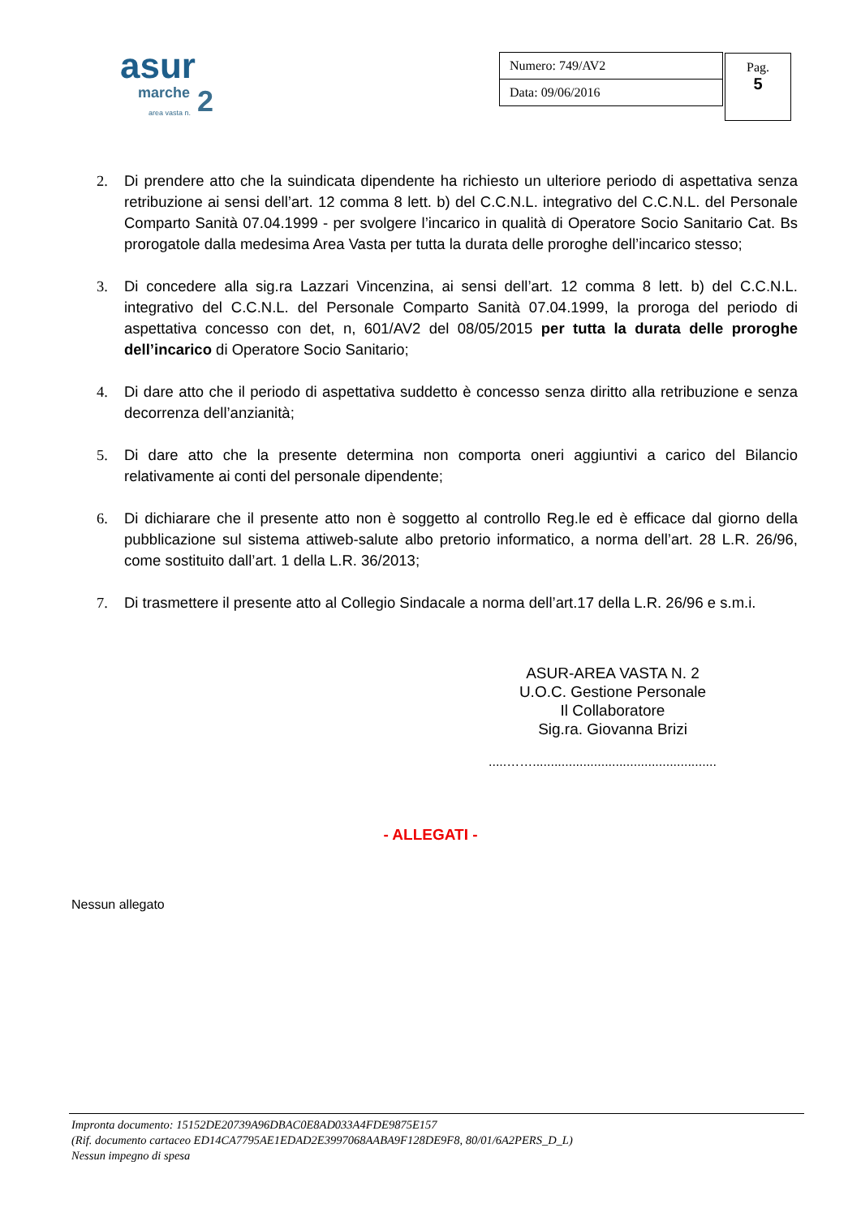asur
marche 2 area vasta n.
| Numero: 749/AV2 |
| Data: 09/06/2016 |
Pag.
5
2. Di prendere atto che la suindicata dipendente ha richiesto un ulteriore periodo di aspettativa senza retribuzione ai sensi dell’art. 12 comma 8 lett. b) del C.C.N.L. integrativo del C.C.N.L. del Personale Comparto Sanità 07.04.1999 - per svolgere l’incarico in qualità di Operatore Socio Sanitario Cat. Bs prorogatole dalla medesima Area Vasta per tutta la durata delle proroghe dell’incarico stesso;
3. Di concedere alla sig.ra Lazzari Vincenzina, ai sensi dell’art. 12 comma 8 lett. b) del C.C.N.L. integrativo del C.C.N.L. del Personale Comparto Sanità 07.04.1999, la proroga del periodo di aspettativa concesso con det, n, 601/AV2 del 08/05/2015 per tutta la durata delle proroghe dell’incarico di Operatore Socio Sanitario;
4. Di dare atto che il periodo di aspettativa suddetto è concesso senza diritto alla retribuzione e senza decorrenza dell’anzianità;
5. Di dare atto che la presente determina non comporta oneri aggiuntivi a carico del Bilancio relativamente ai conti del personale dipendente;
6. Di dichiarare che il presente atto non è soggetto al controllo Reg.le ed è efficace dal giorno della pubblicazione sul sistema attiweb-salute albo pretorio informatico, a norma dell’art. 28 L.R. 26/96, come sostituito dall’art. 1 della L.R. 36/2013;
7. Di trasmettere il presente atto al Collegio Sindacale a norma dell’art.17 della L.R. 26/96 e s.m.i.
ASUR-AREA VASTA N. 2
U.O.C. Gestione Personale
Il Collaboratore
Sig.ra. Giovanna Brizi
.....……...................................................
- ALLEGATI -
Nessun allegato
Impronta documento: 15152DE20739A96DBAC0E8AD033A4FDE9875E157
(Rif. documento cartaceo ED14CA7795AE1EDAD2E3997068AABA9F128DE9F8, 80/01/6A2PERS_D_L)
Nessun impegno di spesa